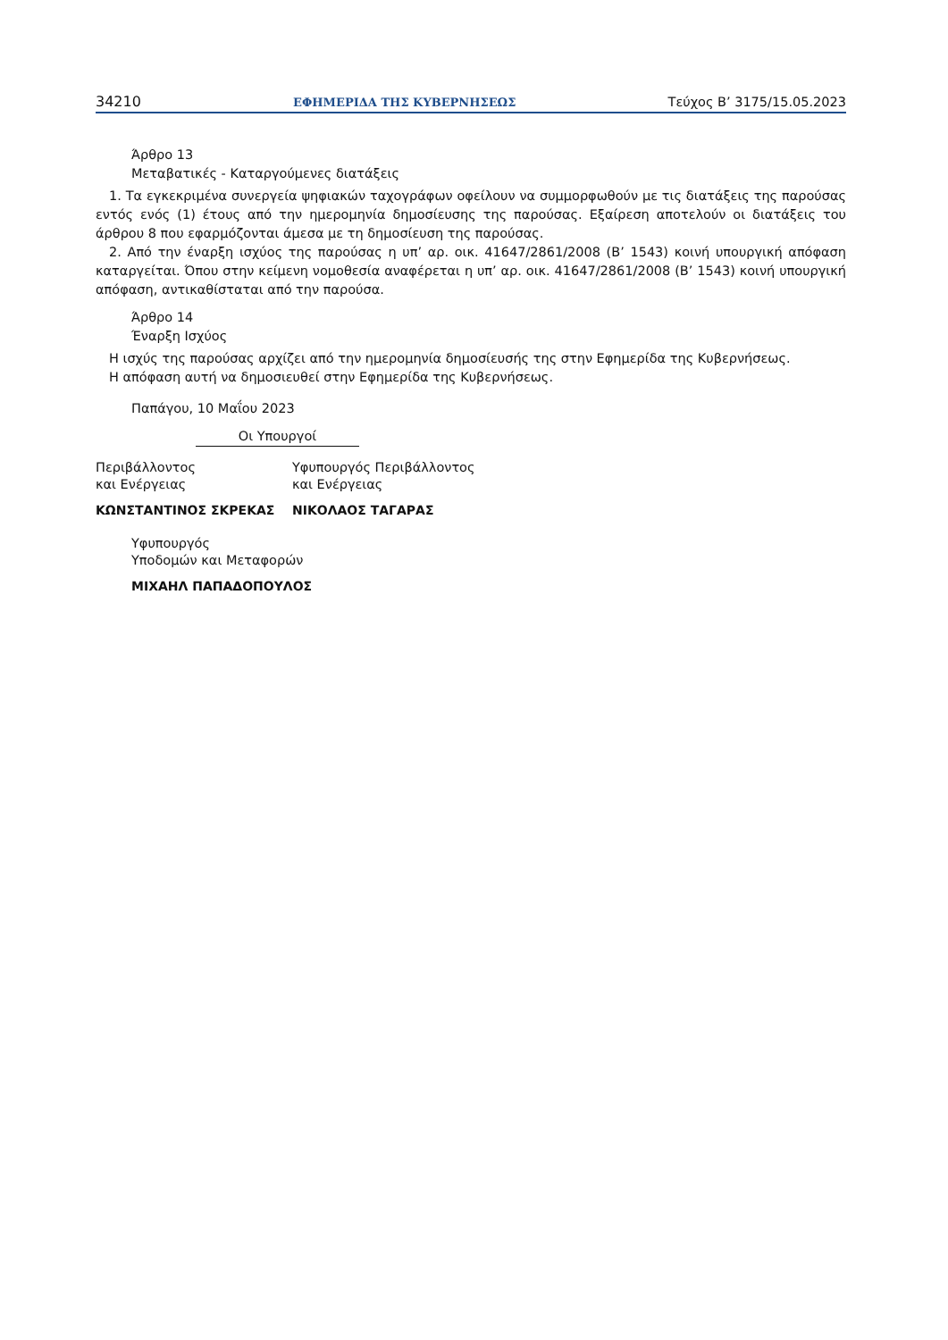34210 ΕΦΗΜΕΡΙΔΑ ΤΗΣ ΚΥΒΕΡΝΗΣΕΩΣ Τεύχος B’ 3175/15.05.2023
Άρθρο 13
Μεταβατικές - Καταργούμενες διατάξεις
1. Τα εγκεκριμένα συνεργεία ψηφιακών ταχογράφων οφείλουν να συμμορφωθούν με τις διατάξεις της παρούσας εντός ενός (1) έτους από την ημερομηνία δημοσίευσης της παρούσας. Εξαίρεση αποτελούν οι διατάξεις του άρθρου 8 που εφαρμόζονται άμεσα με τη δημοσίευση της παρούσας.
2. Από την έναρξη ισχύος της παρούσας η υπ’ αρ. οικ. 41647/2861/2008 (Β’ 1543) κοινή υπουργική απόφαση καταργείται. Όπου στην κείμενη νομοθεσία αναφέρεται η υπ’ αρ. οικ. 41647/2861/2008 (Β’ 1543) κοινή υπουργική απόφαση, αντικαθίσταται από την παρούσα.
Άρθρο 14
Έναρξη Ισχύος
Η ισχύς της παρούσας αρχίζει από την ημερομηνία δημοσίευσής της στην Εφημερίδα της Κυβερνήσεως.
Η απόφαση αυτή να δημοσιευθεί στην Εφημερίδα της Κυβερνήσεως.
Παπάγου, 10 Μαΐου 2023
Οι Υπουργοί
Περιβάλλοντος
και Ενέργειας
ΚΩΝΣΤΑΝΤΙΝΟΣ ΣΚΡΕΚΑΣ
Υφυπουργός Περιβάλλοντος
και Ενέργειας
ΝΙΚΟΛΑΟΣ ΤΑΓΑΡΑΣ
Υφυπουργός
Υποδομών και Μεταφορών
ΜΙΧΑΗΛ ΠΑΠΑΔΟΠΟΥΛΟΣ